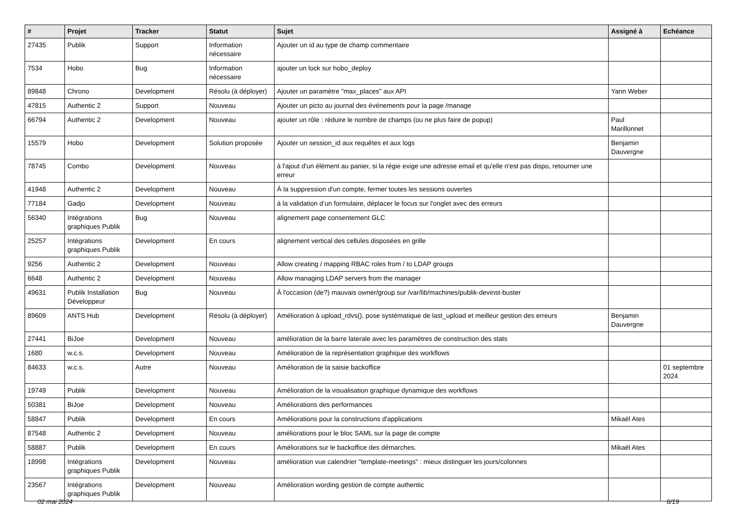| # | Projet | Tracker | Statut | Sujet | Assigné à | Echéance |
| --- | --- | --- | --- | --- | --- | --- |
| 27435 | Publik | Support | Information nécessaire | Ajouter un id au type de champ commentaire | | |
| 7534 | Hobo | Bug | Information nécessaire | ajouter un lock sur hobo_deploy | | |
| 89848 | Chrono | Development | Résolu (à déployer) | Ajouter un paramètre "max_places" aux API | Yann Weber | |
| 47815 | Authentic 2 | Support | Nouveau | Ajouter un picto au journal des événements pour la page /manage | | |
| 66794 | Authentic 2 | Development | Nouveau | ajouter un rôle : réduire le nombre de champs (ou ne plus faire de popup) | Paul Marillonnet | |
| 15579 | Hobo | Development | Solution proposée | Ajouter un session_id aux requêtes et aux logs | Benjamin Dauvergne | |
| 78745 | Combo | Development | Nouveau | à l'ajout d'un élément au panier, si la régie exige une adresse email et qu'elle n'est pas dispo, retourner une erreur | | |
| 41948 | Authentic 2 | Development | Nouveau | À la suppression d'un compte, fermer toutes les sessions ouvertes | | |
| 77184 | Gadjo | Development | Nouveau | à la validation d’un formulaire, déplacer le focus sur l'onglet avec des erreurs | | |
| 56340 | Intégrations graphiques Publik | Bug | Nouveau | alignement page consentement GLC | | |
| 25257 | Intégrations graphiques Publik | Development | En cours | alignement vertical des cellules disposées en grille | | |
| 9256 | Authentic 2 | Development | Nouveau | Allow creating / mapping RBAC roles from / to LDAP groups | | |
| 6648 | Authentic 2 | Development | Nouveau | Allow managing LDAP servers from the manager | | |
| 49631 | Publik Installation Développeur | Bug | Nouveau | À l'occasion (de?) mauvais owner/group sur /var/lib/machines/publik-devinst-buster | | |
| 89609 | ANTS Hub | Development | Résolu (à déployer) | Amélioration à upload_rdvs(), pose systématique de last_upload et meilleur gestion des erreurs | Benjamin Dauvergne | |
| 27441 | BiJoe | Development | Nouveau | amélioration de la barre laterale avec les paramètres de construction des stats | | |
| 1680 | w.c.s. | Development | Nouveau | Amélioration de la représentation graphique des workflows | | |
| 84633 | w.c.s. | Autre | Nouveau | Amélioration de la saisie backoffice | | 01 septembre 2024 |
| 19749 | Publik | Development | Nouveau | Amélioration de la visualisation graphique dynamique des workflows | | |
| 50381 | BiJoe | Development | Nouveau | Améliorations des performances | | |
| 58847 | Publik | Development | En cours | Améliorations pour la constructions d'applications | Mikaël Ates | |
| 87548 | Authentic 2 | Development | Nouveau | améliorations pour le bloc SAML sur la page de compte | | |
| 58887 | Publik | Development | En cours | Améliorations sur le backoffice des démarches. | Mikaël Ates | |
| 18998 | Intégrations graphiques Publik | Development | Nouveau | amélioration vue calendrier "template-meetings" : mieux distinguer les jours/colonnes | | |
| 23567 | Intégrations graphiques Publik | Development | Nouveau | Amélioration wording gestion de compte authentic | | |
02 mai 2024 6/19